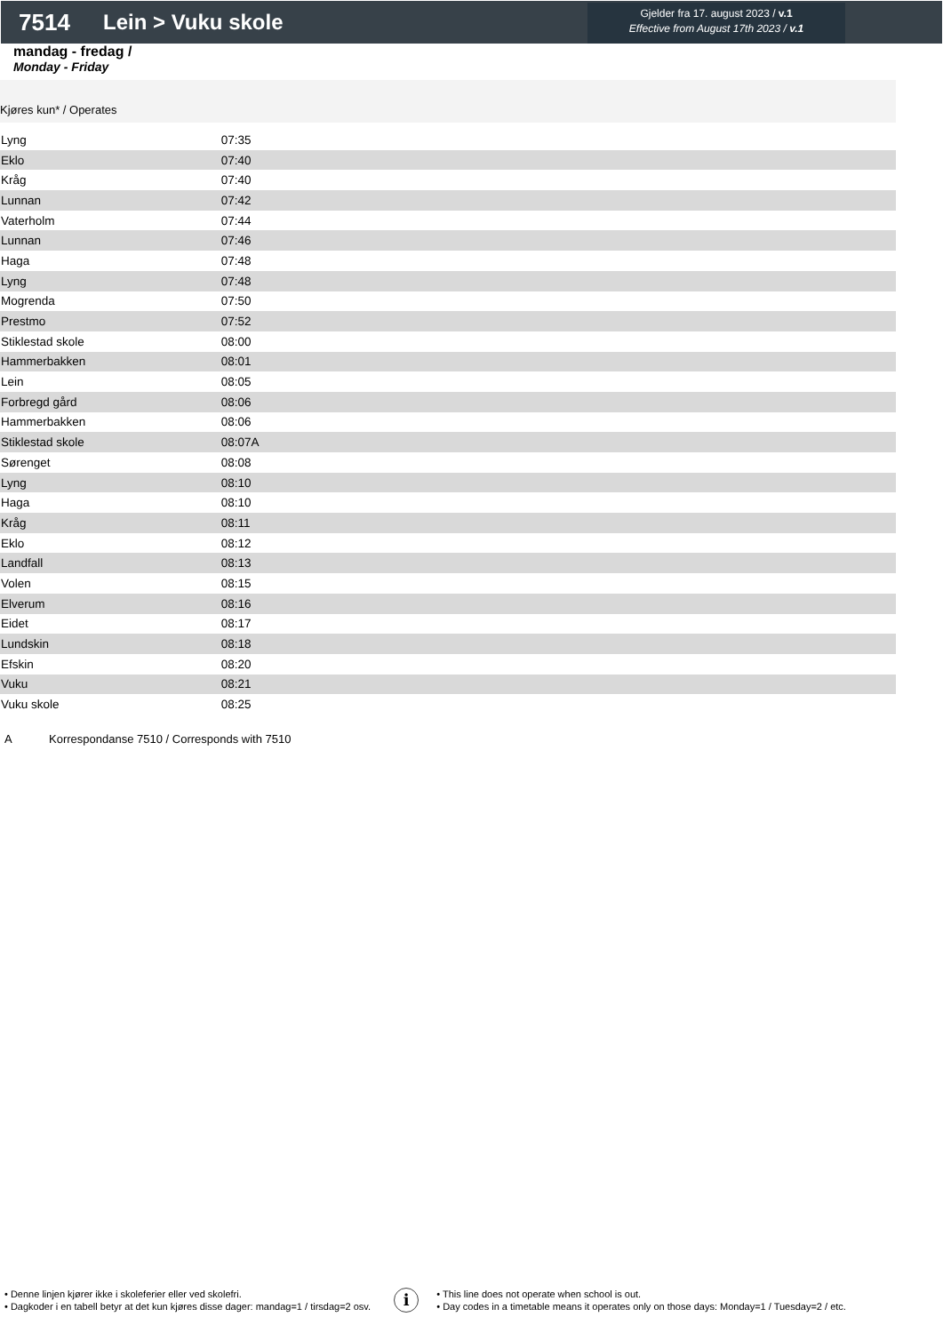7514 Lein > Vuku skole
Gjelder fra 17. august 2023 / v.1
Effective from August 17th 2023 / v.1
mandag - fredag /
Monday - Friday
Kjøres kun* / Operates
| Lyng | 07:35 |
| Eklo | 07:40 |
| Kråg | 07:40 |
| Lunnan | 07:42 |
| Vaterholm | 07:44 |
| Lunnan | 07:46 |
| Haga | 07:48 |
| Lyng | 07:48 |
| Mogrenda | 07:50 |
| Prestmo | 07:52 |
| Stiklestad skole | 08:00 |
| Hammerbakken | 08:01 |
| Lein | 08:05 |
| Forbregd gård | 08:06 |
| Hammerbakken | 08:06 |
| Stiklestad skole | 08:07A |
| Sørenget | 08:08 |
| Lyng | 08:10 |
| Haga | 08:10 |
| Kråg | 08:11 |
| Eklo | 08:12 |
| Landfall | 08:13 |
| Volen | 08:15 |
| Elverum | 08:16 |
| Eidet | 08:17 |
| Lundskin | 08:18 |
| Efskin | 08:20 |
| Vuku | 08:21 |
| Vuku skole | 08:25 |
A Korrespondanse 7510 / Corresponds with 7510
• Denne linjen kjører ikke i skoleferier eller ved skolefri.
• Dagkoder i en tabell betyr at det kun kjøres disse dager: mandag=1 / tirsdag=2 osv.
i
• This line does not operate when school is out.
• Day codes in a timetable means it operates only on those days: Monday=1 / Tuesday=2 / etc.